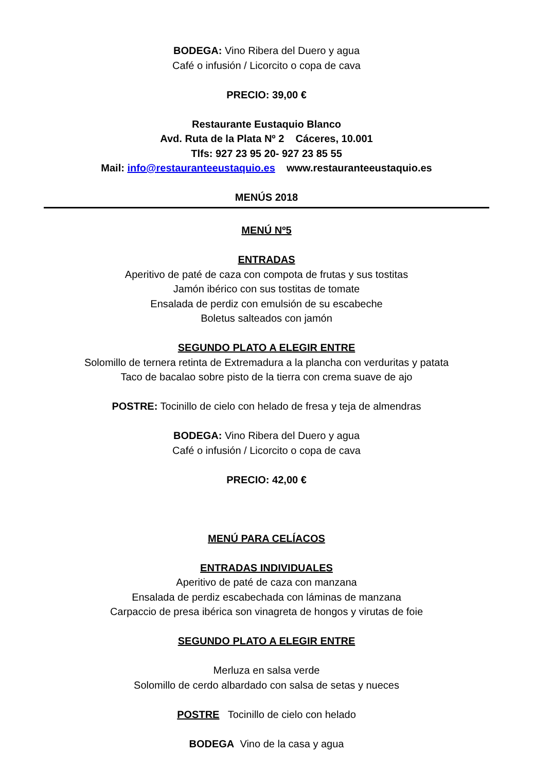BODEGA: Vino Ribera del Duero y agua
Café o infusión / Licorcito o copa de cava
PRECIO: 39,00 €
Restaurante Eustaquio Blanco
Avd. Ruta de la Plata Nº 2 Cáceres, 10.001
Tlfs: 927 23 95 20- 927 23 85 55
Mail: info@restauranteeustaquio.es www.restauranteeustaquio.es
MENÚS 2018
MENÚ Nº5
ENTRADAS
Aperitivo de paté de caza con compota de frutas y sus tostitas
Jamón ibérico con sus tostitas de tomate
Ensalada de perdiz con emulsión de su escabeche
Boletus salteados con jamón
SEGUNDO PLATO A ELEGIR ENTRE
Solomillo de ternera retinta de Extremadura a la plancha con verduritas y patata
Taco de bacalao sobre pisto de la tierra con crema suave de ajo
POSTRE: Tocinillo de cielo con helado de fresa y teja de almendras
BODEGA: Vino Ribera del Duero y agua
Café o infusión / Licorcito o copa de cava
PRECIO: 42,00 €
MENÚ PARA CELÍACOS
ENTRADAS INDIVIDUALES
Aperitivo de paté de caza con manzana
Ensalada de perdiz escabechada con láminas de manzana
Carpaccio de presa ibérica son vinagreta de hongos y virutas de foie
SEGUNDO PLATO A ELEGIR ENTRE
Merluza en salsa verde
Solomillo de cerdo albardado con salsa de setas y nueces
POSTRE Tocinillo de cielo con helado
BODEGA Vino de la casa y agua